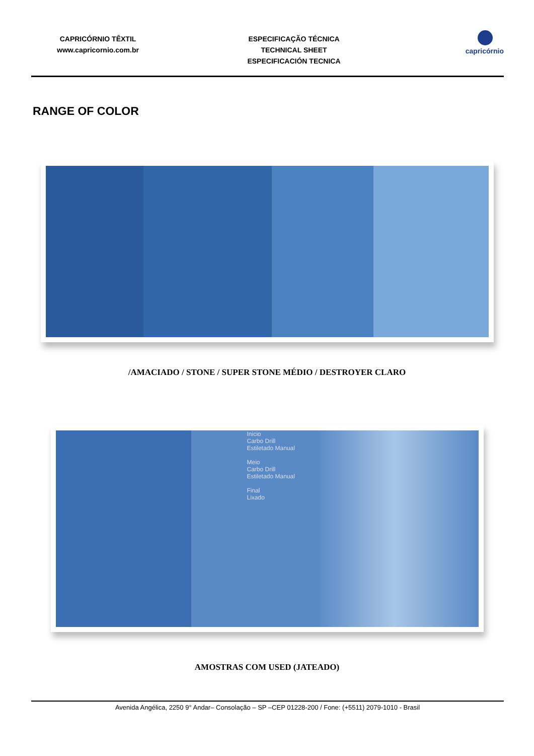CAPRICÓRNIO TÊXTIL
www.capricornio.com.br
ESPECIFICAÇÃO TÉCNICA
TECHNICAL SHEET
ESPECIFICACIÓN TECNICA
capricórnio
RANGE OF COLOR
/AMACIADO / STONE / SUPER STONE MÉDIO / DESTROYER CLARO
Inicio
Carbo Drill
Estiletado Manual
Meio
Carbo Drill
Estiletado Manual
Final
Lixado
AMOSTRAS COM USED (JATEADO)
Avenida Angélica, 2250 9° Andar– Consolação – SP –CEP 01228-200 / Fone: (+5511) 2079-1010 - Brasil